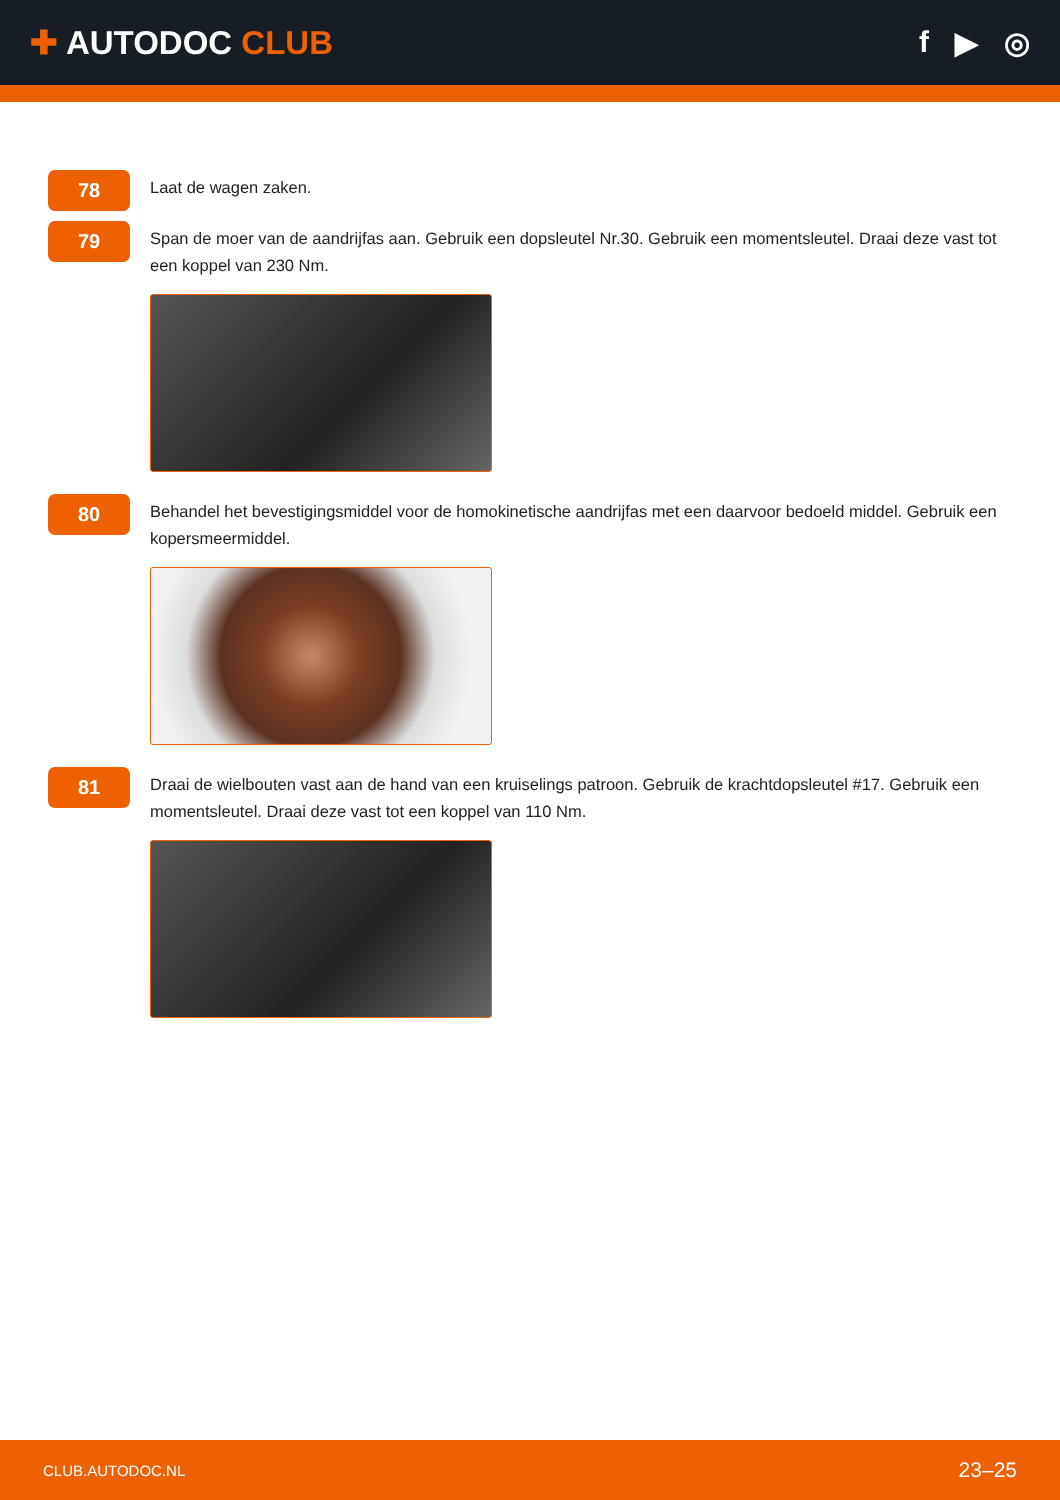✚ AUTODOC CLUB
f ▶ ◎
78
Laat de wagen zaken.
79
Span de moer van de aandrijfas aan. Gebruik een dopsleutel Nr.30. Gebruik een momentsleutel. Draai deze vast tot een koppel van 230 Nm.
80
Behandel het bevestigingsmiddel voor de homokinetische aandrijfas met een daarvoor bedoeld middel. Gebruik een kopersmeermiddel.
81
Draai de wielbouten vast aan de hand van een kruiselings patroon. Gebruik de krachtdopsleutel #17. Gebruik een momentsleutel. Draai deze vast tot een koppel van 110 Nm.
CLUB.AUTODOC.NL
23–25